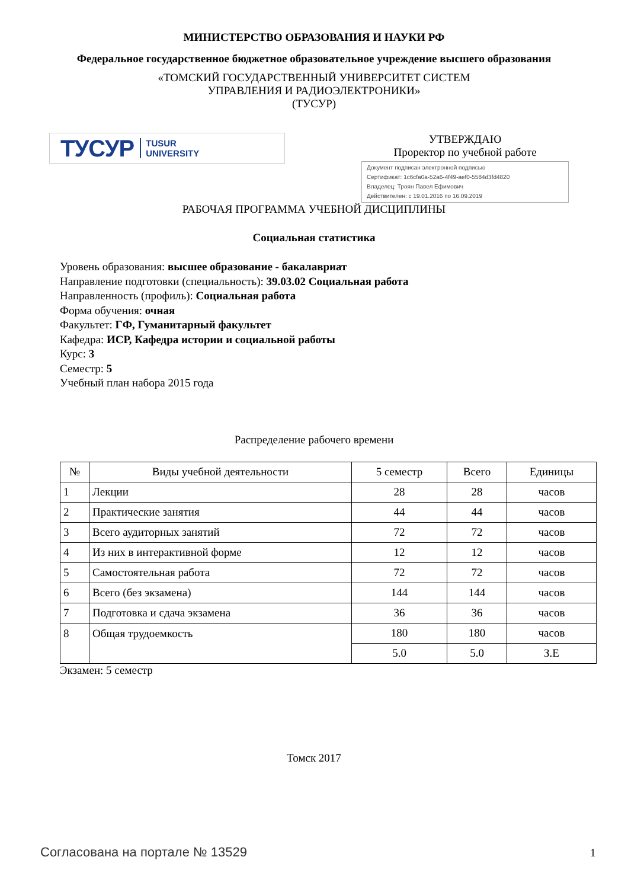МИНИСТЕРСТВО ОБРАЗОВАНИЯ И НАУКИ РФ
Федеральное государственное бюджетное образовательное учреждение высшего образования
«ТОМСКИЙ ГОСУДАРСТВЕННЫЙ УНИВЕРСИТЕТ СИСТЕМ
УПРАВЛЕНИЯ И РАДИОЭЛЕКТРОНИКИ»
(ТУСУР)
ТУСУР TUSUR
UNIVERSITY
УТВЕРЖДАЮ
Проректор по учебной работе
Документ подписан электронной подписью
Сертификат: 1c6cfa0a-52a6-4f49-aef0-5584d3fd4820
Владелец: Троян Павел Ефимович
Действителен: с 19.01.2016 по 16.09.2019
РАБОЧАЯ ПРОГРАММА УЧЕБНОЙ ДИСЦИПЛИНЫ
Социальная статистика
Уровень образования: высшее образование - бакалавриат
Направление подготовки (специальность): 39.03.02 Социальная работа
Направленность (профиль): Социальная работа
Форма обучения: очная
Факультет: ГФ, Гуманитарный факультет
Кафедра: ИСР, Кафедра истории и социальной работы
Курс: 3
Семестр: 5
Учебный план набора 2015 года
Распределение рабочего времени
| № | Виды учебной деятельности | 5 семестр | Всего | Единицы |
| --- | --- | --- | --- | --- |
| 1 | Лекции | 28 | 28 | часов |
| 2 | Практические занятия | 44 | 44 | часов |
| 3 | Всего аудиторных занятий | 72 | 72 | часов |
| 4 | Из них в интерактивной форме | 12 | 12 | часов |
| 5 | Самостоятельная работа | 72 | 72 | часов |
| 6 | Всего (без экзамена) | 144 | 144 | часов |
| 7 | Подготовка и сдача экзамена | 36 | 36 | часов |
| 8 | Общая трудоемкость | 180 | 180 | часов |
| | | 5.0 | 5.0 | З.Е |
Экзамен: 5 семестр
Томск 2017
Согласована на портале № 13529 1